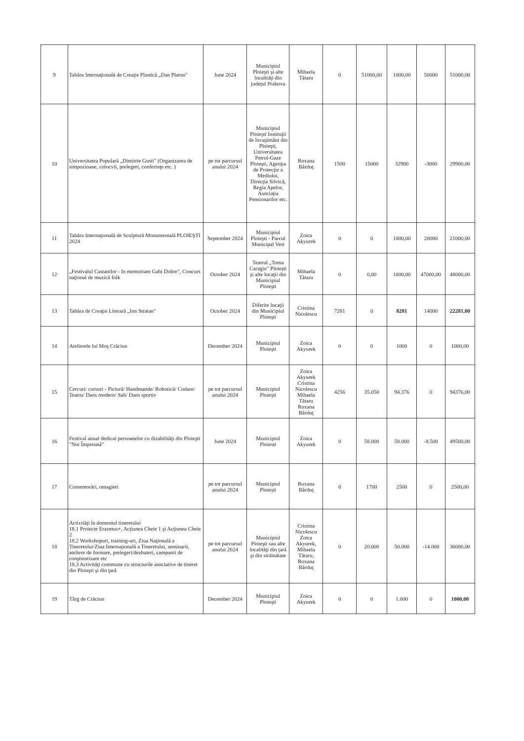| 9 | Tabăra Internaţională de Creaţie Plastică „Dan Platon" | June 2024 | Municipiul Ploieşti şi alte localităţi din judeţul Prahova | Mihaela Tătaru | 0 | 51000,00 | 1000,00 | 50000 | 51000,00 |
| 10 | Universitatea Populară „Dimitrie Gusti" (Organizarea de simpozioane, colocvii, prelegeri, conferinţe etc. ) | pe tot parcursul anului 2024 | Municipiul Ploieşti Instituţii de învaţământ din Ploieşti, Universitatea Petrol-Gaze Ploieşti, Agenţia de Protecţie a Mediului, Direcţia Silvică, Regia Apelor, Asociaţia Pensionarilor etc. | Roxana Bărduţ | 1500 | 15000 | 32900 | -3000 | 29900,00 |
| 11 | Tabăra Internaţională de Sculptură Monumentală PLOIEŞTI 2024 | September 2024 | Municipiul Ploieşti - Parcul Municipal Vest | Zoica Akyurek | 0 | 0 | 1000,00 | 20000 | 21000,00 |
| 12 | „Festivalul Castanilor - In memoriam Gabi Dobre", Concurs naţional de muzică folk | October 2024 | Teatrul „Toma Caragiu" Ploieşti şi alte locaţii din Municipiul Ploieşti | Mihaela Tătaru | 0 | 0,00 | 1000,00 | 47000,00 | 48000,00 |
| 13 | Tabăra de Creaţie Literară „Ion Stratan" | October 2024 | Diferite locaţii din Municipiul Ploieşti | Cristina Nicolescu | 7281 | 0 | 8281 | 14000 | 22281,00 |
| 14 | Atelierele lui Moş Crăciun | December 2024 | Municipiul Ploieşti | Zoica Akyurek | 0 | 0 | 1000 | 0 | 1000,00 |
| 15 | Cercuri/ cursuri - Pictură/ Handmande/ Robotică/ Codare/ Teatru/ Dans modern/ Sah/ Dans sportiv | pe tot parcursul anului 2024 | Municipiul Ploieşti | Zoica Akyurek Cristina Nicolescu Mihaela Tătaru Roxana Bărduţ | 4256 | 35.050 | 94.376 | 0 | 94376,00 |
| 16 | Festival anual dedicat persoanelor cu dizabilităţi din Ploieşti "Noi Împreună" | June 2024 | Municipiul Ploiesti | Zoica Akyurek | 0 | 58.000 | 58.000 | -8.500 | 49500,00 |
| 17 | Comemorări, omagieri | pe tot parcursul anului 2024 | Municipiul Ploieşti | Roxana Bărduţ | 0 | 1700 | 2500 | 0 | 2500,00 |
| 18 | Activităţi în domeniul tineretului 18.1 Proiecte Erasmus+, Acţiunea Cheie 1 şi Acţiunea Cheie 2 18.2 Workshopuri, training-uri, Ziua Naţională a Tineretului/Ziua Internaţională a Tineretului, seminarii, ateliere de formare, prelegeri/dezbateri, campanii de conştientizare etc 18.3 Activităţi commune cu structurile asociative de tineret din Ploieşti şi din ţară | pe tot parcursul anului 2024 | Municipiul Ploieşti sau alte localităţi din ţară şi din străinătate | Cristina Nicolescu Zoica Akyurek, Mihaela Tătaru, Roxana Bărduţ | 0 | 20.000 | 50.000 | -14.000 | 36000,00 |
| 19 | Târg de Crăciun | December 2024 | Municipiul Ploieşti | Zoica Akyurek | 0 | 0 | 1.000 | 0 | 1000,00 |